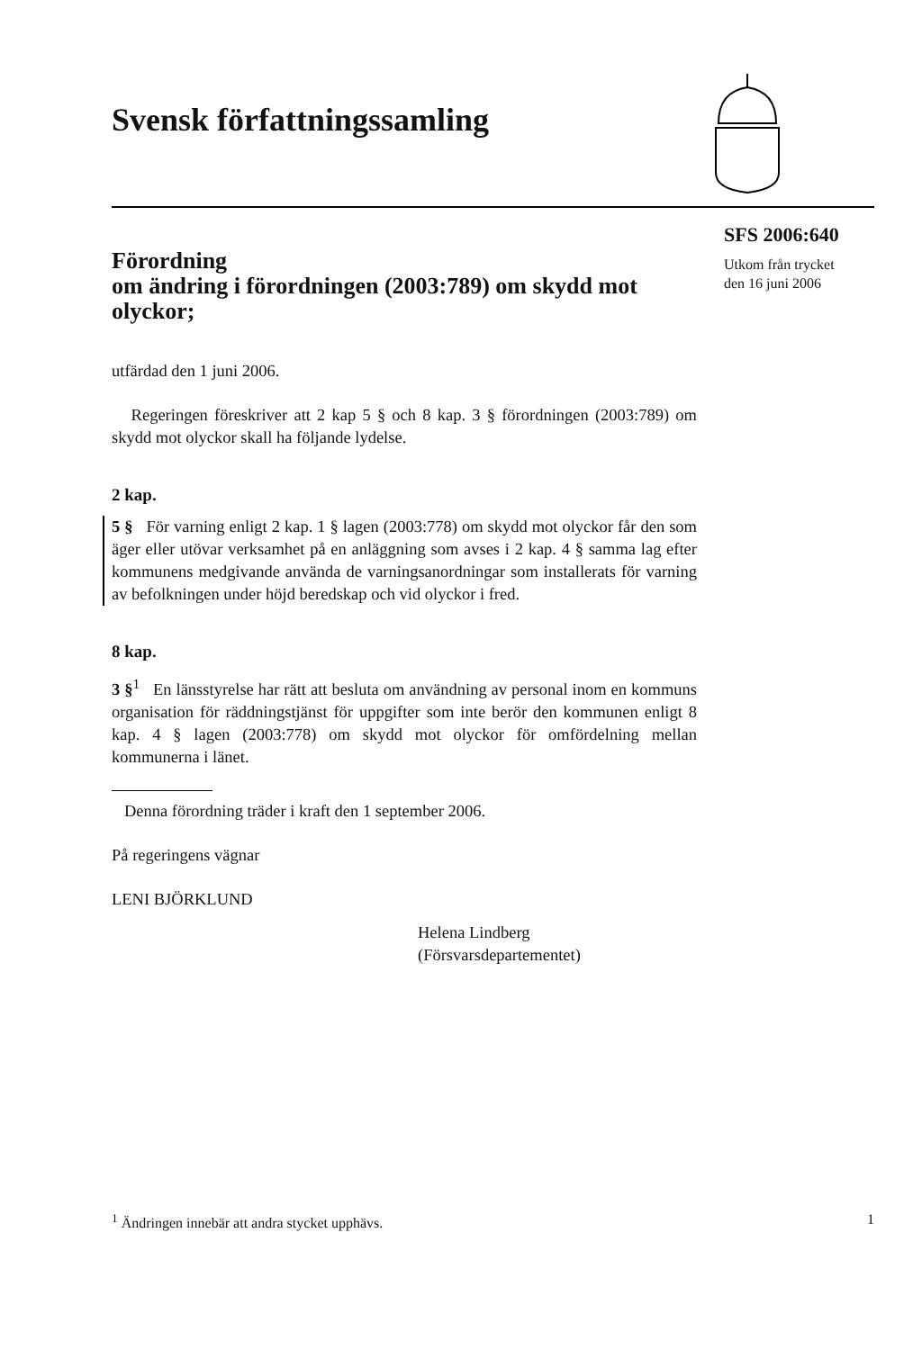Svensk författningssamling
Förordning
om ändring i förordningen (2003:789) om skydd mot olyckor;
utfärdad den 1 juni 2006.
Regeringen föreskriver att 2 kap 5 § och 8 kap. 3 § förordningen (2003:789) om skydd mot olyckor skall ha följande lydelse.
2 kap.
5 § För varning enligt 2 kap. 1 § lagen (2003:778) om skydd mot olyckor får den som äger eller utövar verksamhet på en anläggning som avses i 2 kap. 4 § samma lag efter kommunens medgivande använda de varningsanordningar som installerats för varning av befolkningen under höjd beredskap och vid olyckor i fred.
8 kap.
3 §<sup>1</sup> En länsstyrelse har rätt att besluta om användning av personal inom en kommuns organisation för räddningstjänst för uppgifter som inte berör den kommunen enligt 8 kap. 4 § lagen (2003:778) om skydd mot olyckor för omfördelning mellan kommunerna i länet.
Denna förordning träder i kraft den 1 september 2006.
På regeringens vägnar
LENI BJÖRKLUND
Helena Lindberg
(Försvarsdepartementet)
SFS 2006:640
Utkom från trycket
den 16 juni 2006
<sup>1</sup> Ändringen innebär att andra stycket upphävs. 1